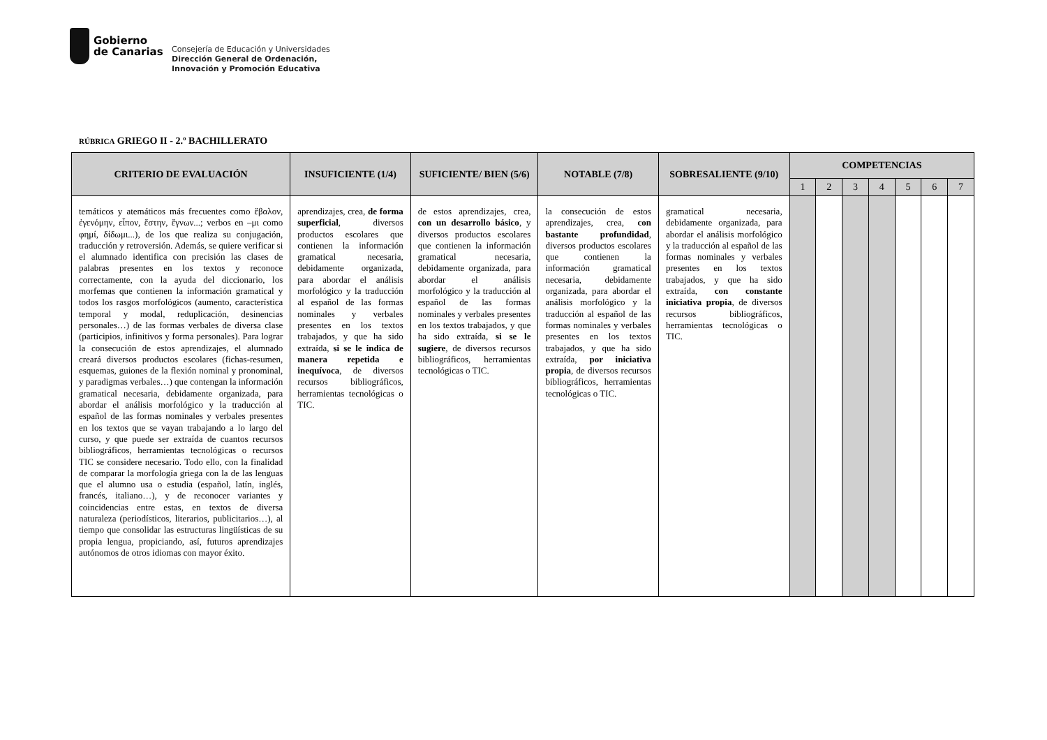Gobierno
de Canarias
Consejería de Educación y Universidades
Dirección General de Ordenación,
Innovación y Promoción Educativa
RÚBRICA GRIEGO II - 2.º BACHILLERATO
| CRITERIO DE EVALUACIÓN | INSUFICIENTE (1/4) | SUFICIENTE/ BIEN (5/6) | NOTABLE (7/8) | SOBRESALIENTE (9/10) | COMPETENCIAS | | | | | | |
| --- | --- | --- | --- | --- | --- | --- | --- | --- | --- | --- | --- |
| | | | | | 1 | 2 | 3 | 4 | 5 | 6 | 7 |
| temáticos y atemáticos más frecuentes como ἔβαλον, ἐγενόμην, εἶπον, ἔστην, ἔγνων...; verbos en –μι como φημί, δίδωμι...), de los que realiza su conjugación, traducción y retroversión. Además, se quiere verificar si el alumnado identifica con precisión las clases de palabras presentes en los textos y reconoce correctamente, con la ayuda del diccionario, los morfemas que contienen la información gramatical y todos los rasgos morfológicos (aumento, característica temporal y modal, reduplicación, desinencias personales…) de las formas verbales de diversa clase (participios, infinitivos y forma personales). Para lograr la consecución de estos aprendizajes, el alumnado creará diversos productos escolares (fichas-resumen, esquemas, guiones de la flexión nominal y pronominal, y paradigmas verbales…) que contengan la información gramatical necesaria, debidamente organizada, para abordar el análisis morfológico y la traducción al español de las formas nominales y verbales presentes en los textos que se vayan trabajando a lo largo del curso, y que puede ser extraída de cuantos recursos bibliográficos, herramientas tecnológicas o recursos TIC se considere necesario. Todo ello, con la finalidad de comparar la morfología griega con la de las lenguas que el alumno usa o estudia (español, latín, inglés, francés, italiano…), y de reconocer variantes y coincidencias entre estas, en textos de diversa naturaleza (periodísticos, literarios, publicitarios…), al tiempo que consolidar las estructuras lingüísticas de su propia lengua, propiciando, así, futuros aprendizajes autónomos de otros idiomas con mayor éxito. | aprendizajes, crea, de forma superficial , diversos productos escolares que contienen la información gramatical necesaria, debidamente organizada, para abordar el análisis morfológico y la traducción al español de las formas nominales y verbales presentes en los textos trabajados, y que ha sido extraída, si se le indica de manera repetida e inequívoca , de diversos recursos bibliográficos, herramientas tecnológicas o TIC. | de estos aprendizajes, crea, con un desarrollo básico , y diversos productos escolares que contienen la información gramatical necesaria, debidamente organizada, para abordar el análisis morfológico y la traducción al español de las formas nominales y verbales presentes en los textos trabajados, y que ha sido extraída, si se le sugiere , de diversos recursos bibliográficos, herramientas tecnológicas o TIC. | la consecución de estos aprendizajes, crea, con bastante profundidad , diversos productos escolares que contienen la información gramatical necesaria, debidamente organizada, para abordar el análisis morfológico y la traducción al español de las formas nominales y verbales presentes en los textos trabajados, y que ha sido extraída, por iniciativa propia , de diversos recursos bibliográficos, herramientas tecnológicas o TIC. | gramatical necesaria, debidamente organizada, para abordar el análisis morfológico y la traducción al español de las formas nominales y verbales presentes en los textos trabajados, y que ha sido extraída, con constante iniciativa propia , de diversos recursos bibliográficos, herramientas tecnológicas o TIC. | | | | | | | |